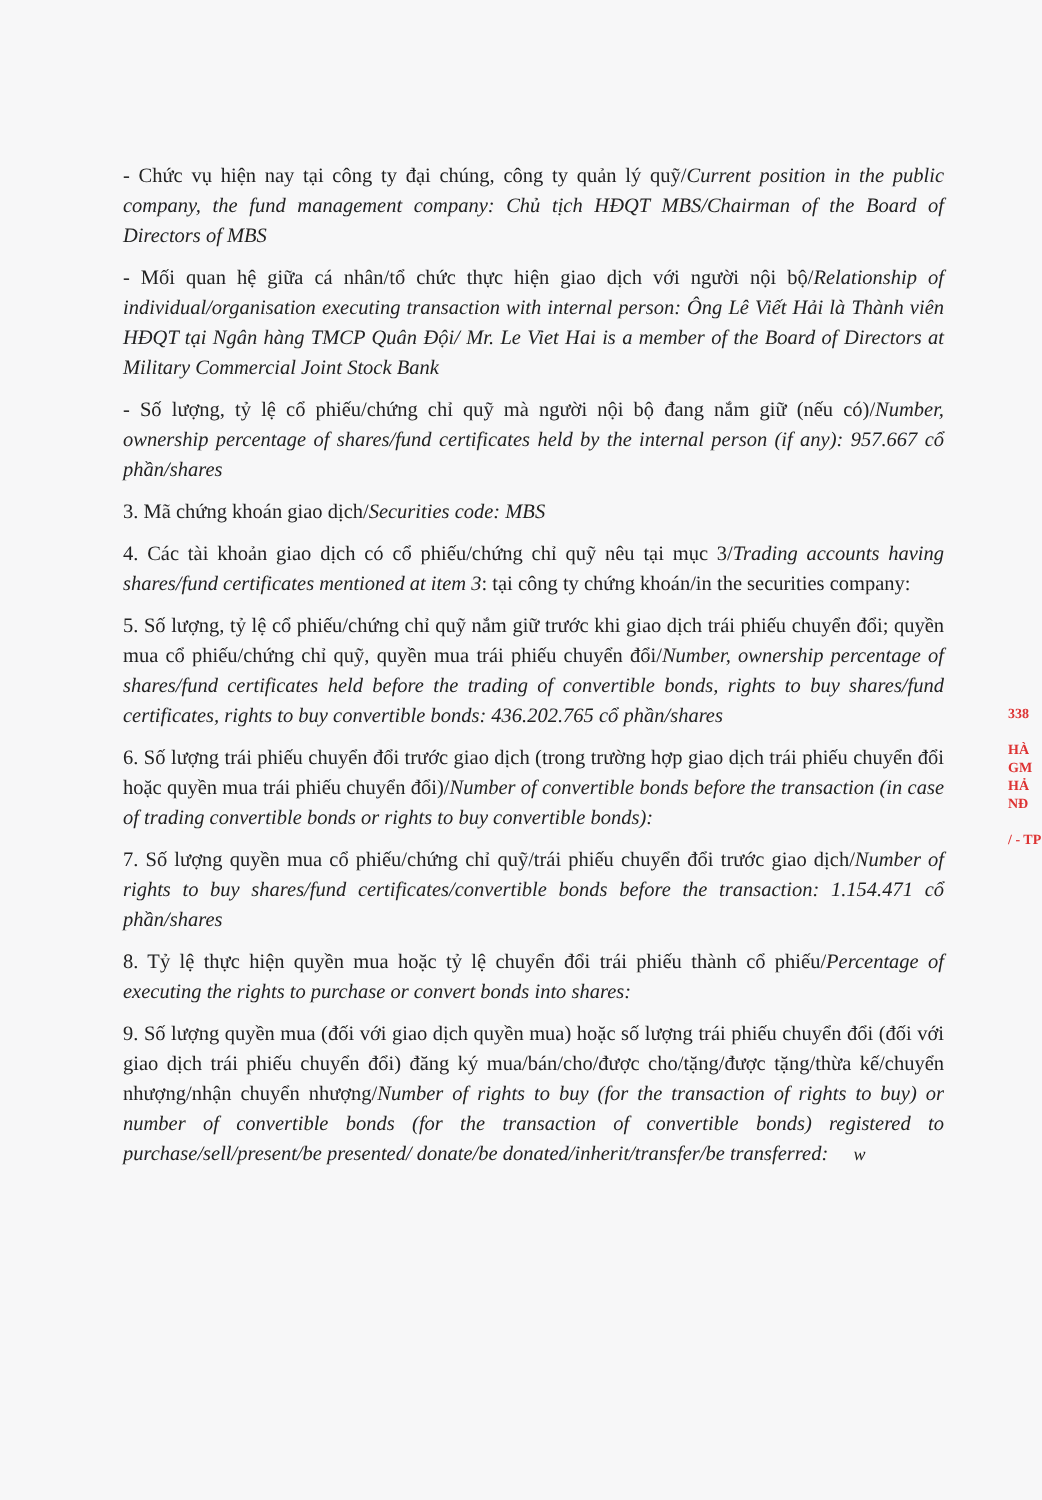- Chức vụ hiện nay tại công ty đại chúng, công ty quản lý quỹ/Current position in the public company, the fund management company: Chủ tịch HĐQT MBS/Chairman of the Board of Directors of MBS
- Mối quan hệ giữa cá nhân/tổ chức thực hiện giao dịch với người nội bộ/Relationship of individual/organisation executing transaction with internal person: Ông Lê Viết Hải là Thành viên HĐQT tại Ngân hàng TMCP Quân Đội/ Mr. Le Viet Hai is a member of the Board of Directors at Military Commercial Joint Stock Bank
- Số lượng, tỷ lệ cổ phiếu/chứng chỉ quỹ mà người nội bộ đang nắm giữ (nếu có)/Number, ownership percentage of shares/fund certificates held by the internal person (if any): 957.667 cổ phần/shares
3. Mã chứng khoán giao dịch/Securities code: MBS
4. Các tài khoản giao dịch có cổ phiếu/chứng chỉ quỹ nêu tại mục 3/Trading accounts having shares/fund certificates mentioned at item 3: tại công ty chứng khoán/in the securities company:
5. Số lượng, tỷ lệ cổ phiếu/chứng chỉ quỹ nắm giữ trước khi giao dịch trái phiếu chuyển đổi; quyền mua cổ phiếu/chứng chỉ quỹ, quyền mua trái phiếu chuyển đổi/Number, ownership percentage of shares/fund certificates held before the trading of convertible bonds, rights to buy shares/fund certificates, rights to buy convertible bonds: 436.202.765 cổ phần/shares
6. Số lượng trái phiếu chuyển đổi trước giao dịch (trong trường hợp giao dịch trái phiếu chuyển đổi hoặc quyền mua trái phiếu chuyển đổi)/Number of convertible bonds before the transaction (in case of trading convertible bonds or rights to buy convertible bonds):
7. Số lượng quyền mua cổ phiếu/chứng chỉ quỹ/trái phiếu chuyển đổi trước giao dịch/Number of rights to buy shares/fund certificates/convertible bonds before the transaction: 1.154.471 cổ phần/shares
8. Tỷ lệ thực hiện quyền mua hoặc tỷ lệ chuyển đổi trái phiếu thành cổ phiếu/Percentage of executing the rights to purchase or convert bonds into shares:
9. Số lượng quyền mua (đối với giao dịch quyền mua) hoặc số lượng trái phiếu chuyển đổi (đối với giao dịch trái phiếu chuyển đổi) đăng ký mua/bán/cho/được cho/tặng/được tặng/thừa kế/chuyển nhượng/nhận chuyển nhượng/Number of rights to buy (for the transaction of rights to buy) or number of convertible bonds (for the transaction of convertible bonds) registered to purchase/sell/present/be presented/ donate/be donated/inherit/transfer/be transferred: w
338
HÀ
GM
HẢ
NĐ
/ - TP